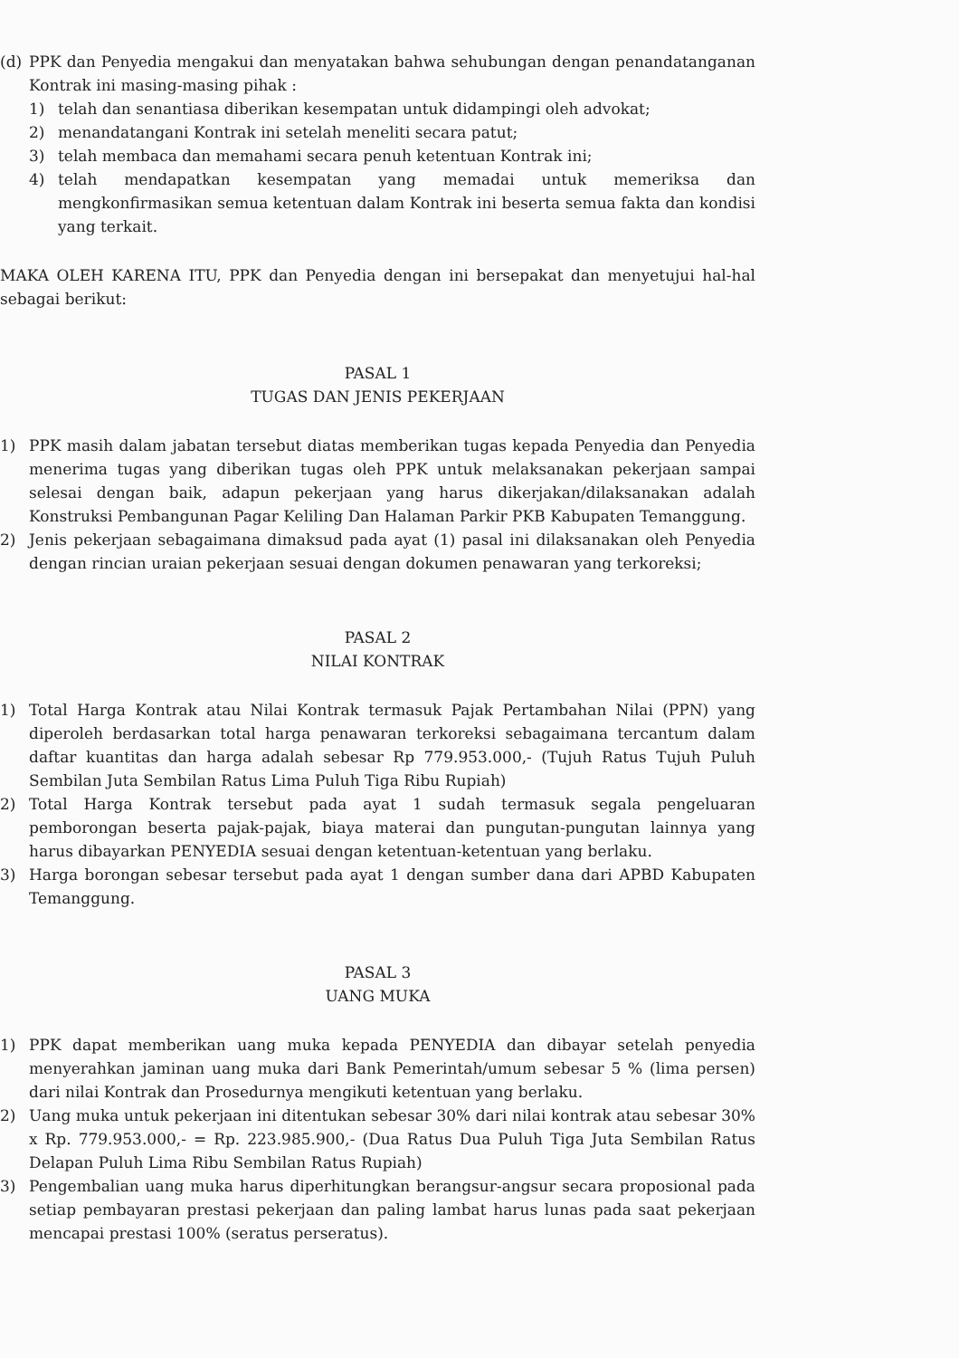(d) PPK dan Penyedia mengakui dan menyatakan bahwa sehubungan dengan penandatanganan Kontrak ini masing-masing pihak :
1) telah dan senantiasa diberikan kesempatan untuk didampingi oleh advokat;
2) menandatangani Kontrak ini setelah meneliti secara patut;
3) telah membaca dan memahami secara penuh ketentuan Kontrak ini;
4) telah mendapatkan kesempatan yang memadai untuk memeriksa dan mengkonfirmasikan semua ketentuan dalam Kontrak ini beserta semua fakta dan kondisi yang terkait.
MAKA OLEH KARENA ITU, PPK dan Penyedia dengan ini bersepakat dan menyetujui hal-hal sebagai berikut:
PASAL 1
TUGAS DAN JENIS PEKERJAAN
1) PPK masih dalam jabatan tersebut diatas memberikan tugas kepada Penyedia dan Penyedia menerima tugas yang diberikan tugas oleh PPK untuk melaksanakan pekerjaan sampai selesai dengan baik, adapun pekerjaan yang harus dikerjakan/dilaksanakan adalah Konstruksi Pembangunan Pagar Keliling Dan Halaman Parkir PKB Kabupaten Temanggung.
2) Jenis pekerjaan sebagaimana dimaksud pada ayat (1) pasal ini dilaksanakan oleh Penyedia dengan rincian uraian pekerjaan sesuai dengan dokumen penawaran yang terkoreksi;
PASAL 2
NILAI KONTRAK
1) Total Harga Kontrak atau Nilai Kontrak termasuk Pajak Pertambahan Nilai (PPN) yang diperoleh berdasarkan total harga penawaran terkoreksi sebagaimana tercantum dalam daftar kuantitas dan harga adalah sebesar Rp 779.953.000,- (Tujuh Ratus Tujuh Puluh Sembilan Juta Sembilan Ratus Lima Puluh Tiga Ribu Rupiah)
2) Total Harga Kontrak tersebut pada ayat 1 sudah termasuk segala pengeluaran pemborongan beserta pajak-pajak, biaya materai dan pungutan-pungutan lainnya yang harus dibayarkan PENYEDIA sesuai dengan ketentuan-ketentuan yang berlaku.
3) Harga borongan sebesar tersebut pada ayat 1 dengan sumber dana dari APBD Kabupaten Temanggung.
PASAL 3
UANG MUKA
1) PPK dapat memberikan uang muka kepada PENYEDIA dan dibayar setelah penyedia menyerahkan jaminan uang muka dari Bank Pemerintah/umum sebesar 5 % (lima persen) dari nilai Kontrak dan Prosedurnya mengikuti ketentuan yang berlaku.
2) Uang muka untuk pekerjaan ini ditentukan sebesar 30% dari nilai kontrak atau sebesar 30% x Rp. 779.953.000,- = Rp. 223.985.900,- (Dua Ratus Dua Puluh Tiga Juta Sembilan Ratus Delapan Puluh Lima Ribu Sembilan Ratus Rupiah)
3) Pengembalian uang muka harus diperhitungkan berangsur-angsur secara proposional pada setiap pembayaran prestasi pekerjaan dan paling lambat harus lunas pada saat pekerjaan mencapai prestasi 100% (seratus perseratus).